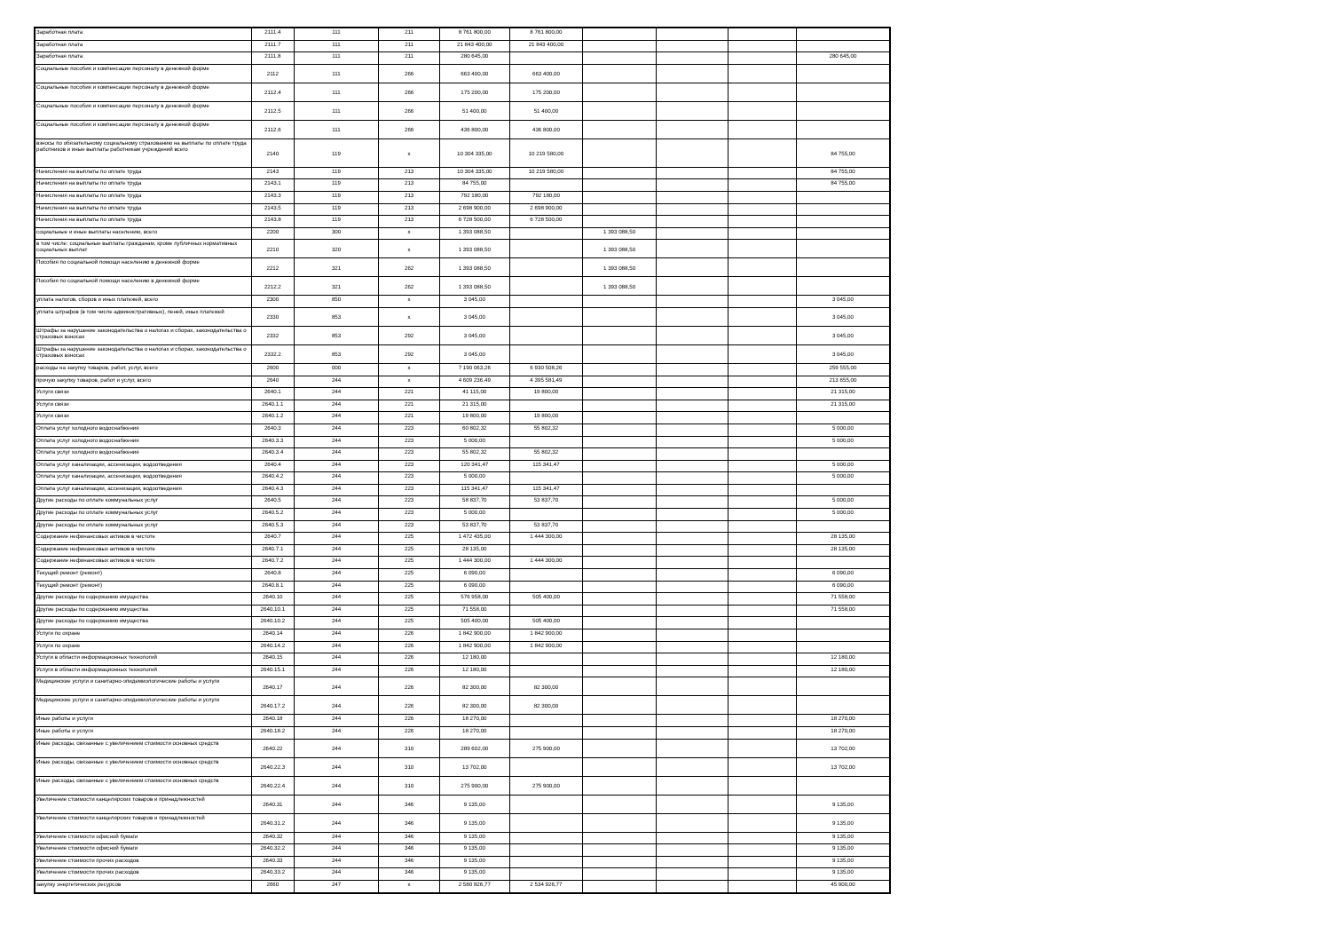| Заработная плата | 2111.4 | 111 | 211 | 8 761 800,00 | 8 761 800,00 | | | | |
| Заработная плата | 2111.7 | 111 | 211 | 21 843 400,00 | 21 843 400,00 | | | | |
| Заработная плата | 2111.8 | 111 | 211 | 280 645,00 | | | | | 280 645,00 |
| Социальные пособия и компенсации персоналу в денежной форме | 2112 | 111 | 266 | 663 400,00 | 663 400,00 | | | | |
| Социальные пособия и компенсации персоналу в денежной форме | 2112.4 | 111 | 266 | 175 200,00 | 175 200,00 | | | | |
| Социальные пособия и компенсации персоналу в денежной форме | 2112.5 | 111 | 266 | 51 400,00 | 51 400,00 | | | | |
| Социальные пособия и компенсации персоналу в денежной форме | 2112.6 | 111 | 266 | 436 800,00 | 436 800,00 | | | | |
| взносы по обязательному социальному страхованию на выплаты по оплате труда работников и иные выплаты работникам учреждений всего | 2140 | 119 | x | 10 304 335,00 | 10 219 580,00 | | | | 84 755,00 |
| Начисления на выплаты по оплате труда | 2143 | 119 | 213 | 10 304 335,00 | 10 219 580,00 | | | | 84 755,00 |
| Начисления на выплаты по оплате труда | 2143.1 | 119 | 213 | 84 755,00 | | | | | 84 755,00 |
| Начисления на выплаты по оплате труда | 2143.3 | 119 | 213 | 792 180,00 | 792 180,00 | | | | |
| Начисления на выплаты по оплате труда | 2143.5 | 119 | 213 | 2 698 900,00 | 2 698 900,00 | | | | |
| Начисления на выплаты по оплате труда | 2143.8 | 119 | 213 | 6 728 500,00 | 6 728 500,00 | | | | |
| социальные и иные выплаты населению, всего | 2200 | 300 | x | 1 393 088,50 | | 1 393 088,50 | | | |
| в том числе: социальные выплаты гражданам, кроме публичных нормативных социальных выплат | 2210 | 320 | x | 1 393 088,50 | | 1 393 088,50 | | | |
| Пособия по социальной помощи населению в денежной форме | 2212 | 321 | 262 | 1 393 088,50 | | 1 393 088,50 | | | |
| Пособия по социальной помощи населению в денежной форме | 2212.2 | 321 | 262 | 1 393 088,50 | | 1 393 088,50 | | | |
| уплата налогов, сборов и иных платежей, всего | 2300 | 850 | x | 3 045,00 | | | | | 3 045,00 |
| уплата штрафов (в том числе административных), пеней, иных платежей | 2330 | 853 | x | 3 045,00 | | | | | 3 045,00 |
| Штрафы за нарушение законодательства о налогах и сборах, законодательства о страховых взносах | 2332 | 853 | 292 | 3 045,00 | | | | | 3 045,00 |
| Штрафы за нарушение законодательства о налогах и сборах, законодательства о страховых взносах | 2332.2 | 853 | 292 | 3 045,00 | | | | | 3 045,00 |
| расходы на закупку товаров, работ, услуг, всего | 2600 | 000 | x | 7 190 063,26 | 6 930 508,26 | | | | 259 555,00 |
| прочую закупку товаров, работ и услуг, всего | 2640 | 244 | x | 4 609 236,49 | 4 395 581,49 | | | | 213 655,00 |
| Услуги связи | 2640.1 | 244 | 221 | 41 115,00 | 19 800,00 | | | | 21 315,00 |
| Услуги связи | 2640.1.1 | 244 | 221 | 21 315,00 | | | | | 21 315,00 |
| Услуги связи | 2640.1.2 | 244 | 221 | 19 800,00 | 19 800,00 | | | | |
| Оплата услуг холодного водоснабжения | 2640.3 | 244 | 223 | 60 802,32 | 55 802,32 | | | | 5 000,00 |
| Оплата услуг холодного водоснабжения | 2640.3.3 | 244 | 223 | 5 000,00 | | | | | 5 000,00 |
| Оплата услуг холодного водоснабжения | 2640.3.4 | 244 | 223 | 55 802,32 | 55 802,32 | | | | |
| Оплата услуг канализации, ассенизации, водоотведения | 2640.4 | 244 | 223 | 120 341,47 | 115 341,47 | | | | 5 000,00 |
| Оплата услуг канализации, ассенизации, водоотведения | 2640.4.2 | 244 | 223 | 5 000,00 | | | | | 5 000,00 |
| Оплата услуг канализации, ассенизации, водоотведения | 2640.4.3 | 244 | 223 | 115 341,47 | 115 341,47 | | | | |
| Другие расходы по оплате коммунальных услуг | 2640.5 | 244 | 223 | 58 837,70 | 53 837,70 | | | | 5 000,00 |
| Другие расходы по оплате коммунальных услуг | 2640.5.2 | 244 | 223 | 5 000,00 | | | | | 5 000,00 |
| Другие расходы по оплате коммунальных услуг | 2640.5.3 | 244 | 223 | 53 837,70 | 53 837,70 | | | | |
| Содержание нефинансовых активов в чистоте | 2640.7 | 244 | 225 | 1 472 435,00 | 1 444 300,00 | | | | 28 135,00 |
| Содержание нефинансовых активов в чистоте | 2640.7.1 | 244 | 225 | 28 135,00 | | | | | 28 135,00 |
| Содержание нефинансовых активов в чистоте | 2640.7.2 | 244 | 225 | 1 444 300,00 | 1 444 300,00 | | | | |
| Текущий ремонт (ремонт) | 2640.8 | 244 | 225 | 6 090,00 | | | | | 6 090,00 |
| Текущий ремонт (ремонт) | 2640.8.1 | 244 | 225 | 6 090,00 | | | | | 6 090,00 |
| Другие расходы по содержанию имущества | 2640.10 | 244 | 225 | 576 958,00 | 505 400,00 | | | | 71 558,00 |
| Другие расходы по содержанию имущества | 2640.10.1 | 244 | 225 | 71 558,00 | | | | | 71 558,00 |
| Другие расходы по содержанию имущества | 2640.10.2 | 244 | 225 | 505 400,00 | 505 400,00 | | | | |
| Услуги по охране | 2640.14 | 244 | 226 | 1 842 900,00 | 1 842 900,00 | | | | |
| Услуги по охране | 2640.14.2 | 244 | 226 | 1 842 900,00 | 1 842 900,00 | | | | |
| Услуги в области информационных технологий | 2640.15 | 244 | 226 | 12 180,00 | | | | | 12 180,00 |
| Услуги в области информационных технологий | 2640.15.1 | 244 | 226 | 12 180,00 | | | | | 12 180,00 |
| Медицинские услуги и санитарно-эпидемиологические работы и услуги | 2640.17 | 244 | 226 | 82 300,00 | 82 300,00 | | | | |
| Медицинские услуги и санитарно-эпидемиологические работы и услуги | 2640.17.2 | 244 | 226 | 82 300,00 | 82 300,00 | | | | |
| Иные работы и услуги | 2640.18 | 244 | 226 | 18 270,00 | | | | | 18 270,00 |
| Иные работы и услуги | 2640.18.2 | 244 | 226 | 18 270,00 | | | | | 18 270,00 |
| Иные расходы, связанные с увеличением стоимости основных средств | 2640.22 | 244 | 310 | 289 602,00 | 275 900,00 | | | | 13 702,00 |
| Иные расходы, связанные с увеличением стоимости основных средств | 2640.22.3 | 244 | 310 | 13 702,00 | | | | | 13 702,00 |
| Иные расходы, связанные с увеличением стоимости основных средств | 2640.22.4 | 244 | 310 | 275 900,00 | 275 900,00 | | | | |
| Увеличение стоимости канцелярских товаров и принадлежностей | 2640.31 | 244 | 346 | 9 135,00 | | | | | 9 135,00 |
| Увеличение стоимости канцелярских товаров и принадлежностей | 2640.31.2 | 244 | 346 | 9 135,00 | | | | | 9 135,00 |
| Увеличение стоимости офисной бумаги | 2640.32 | 244 | 346 | 9 135,00 | | | | | 9 135,00 |
| Увеличение стоимости офисной бумаги | 2640.32.2 | 244 | 346 | 9 135,00 | | | | | 9 135,00 |
| Увеличение стоимости прочих расходов | 2640.33 | 244 | 346 | 9 135,00 | | | | | 9 135,00 |
| Увеличение стоимости прочих расходов | 2640.33.2 | 244 | 346 | 9 135,00 | | | | | 9 135,00 |
| закупку энергетических ресурсов | 2660 | 247 | x | 2 580 826,77 | 2 534 926,77 | | | | 45 900,00 |